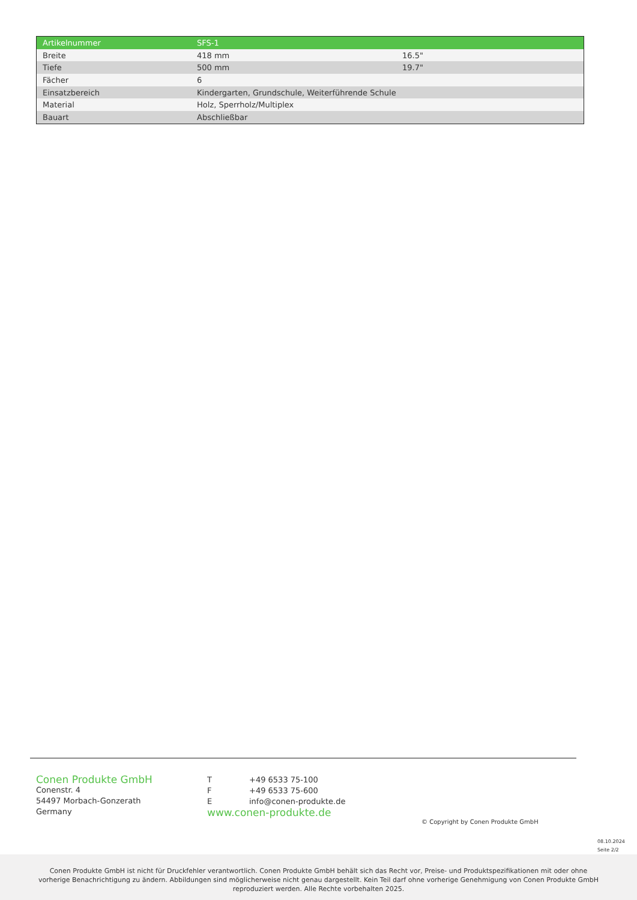| Artikelnummer | SFS-1 | |
| --- | --- | --- |
| Breite | 418 mm | 16.5" |
| Tiefe | 500 mm | 19.7" |
| Fächer | 6 | |
| Einsatzbereich | Kindergarten, Grundschule, Weiterführende Schule | |
| Material | Holz, Sperrholz/Multiplex | |
| Bauart | Abschließbar | |
Conen Produkte GmbH
Conenstr. 4
54497 Morbach-Gonzerath
Germany
| T | +49 6533 75-100 |
| F | +49 6533 75-600 |
| E | info@conen-produkte.de |
| www.conen-produkte.de | |
© Copyright by Conen Produkte GmbH
08.10.2024
Seite 2/2
Conen Produkte GmbH ist nicht für Druckfehler verantwortlich. Conen Produkte GmbH behält sich das Recht vor, Preise- und Produktspezifikationen mit oder ohne vorherige Benachrichtigung zu ändern. Abbildungen sind möglicherweise nicht genau dargestellt. Kein Teil darf ohne vorherige Genehmigung von Conen Produkte GmbH reproduziert werden. Alle Rechte vorbehalten 2025.